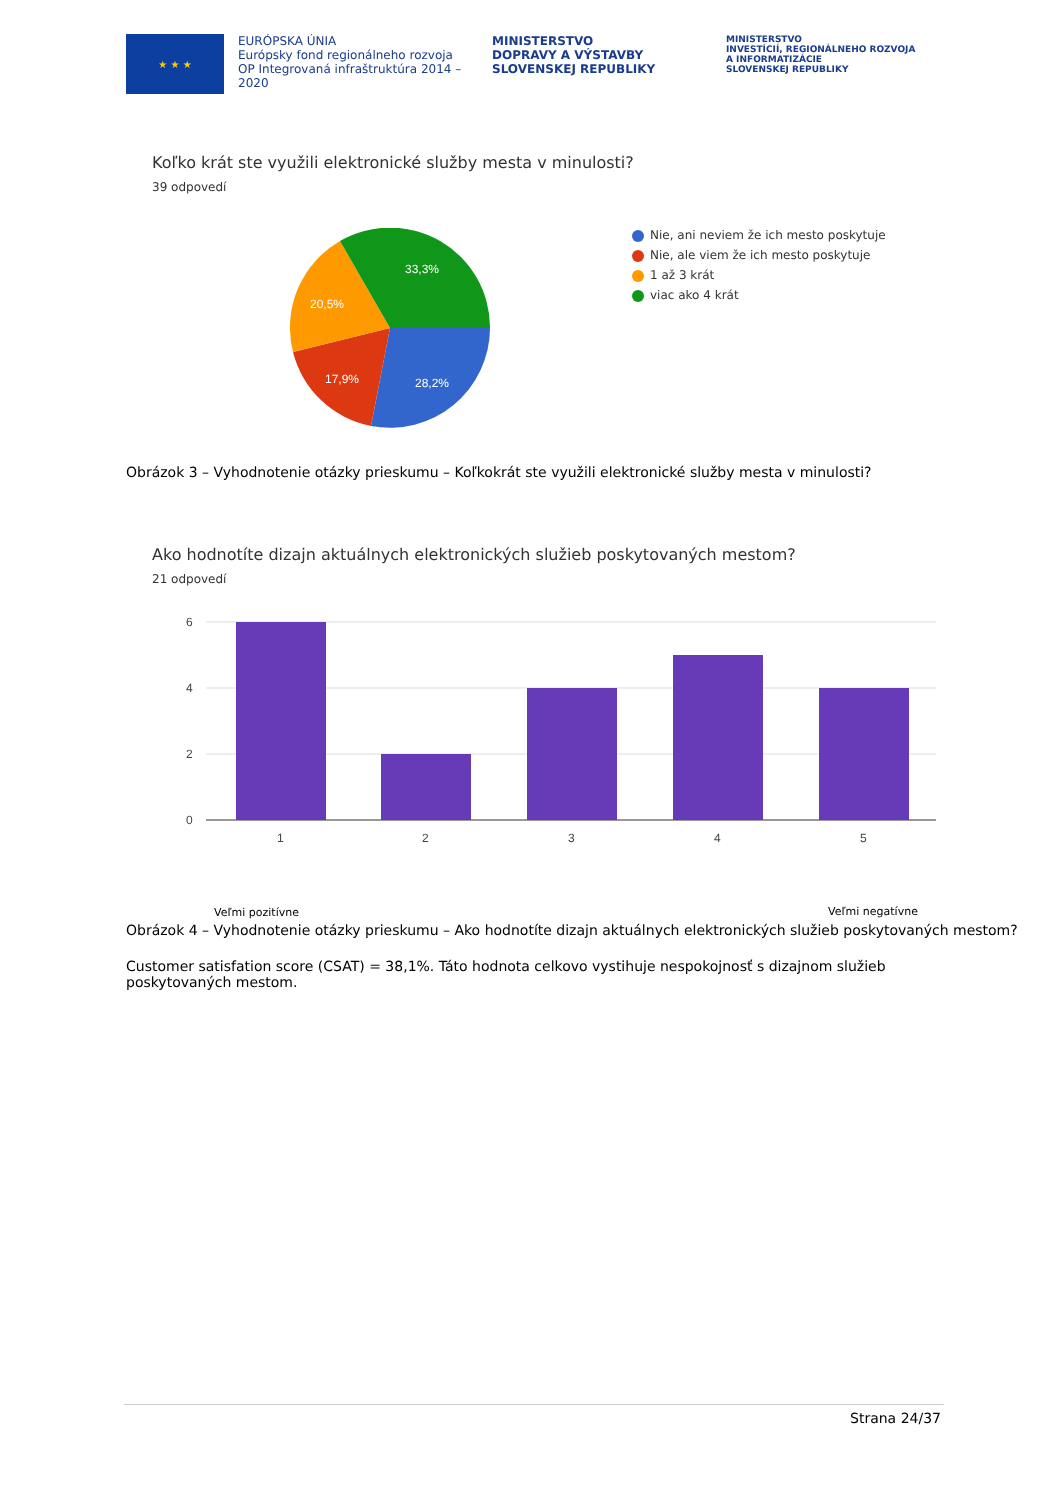★ ★ ★
EURÓPSKA ÚNIA
Európsky fond regionálneho rozvoja
OP Integrovaná infraštruktúra 2014 – 2020
MINISTERSTVO
DOPRAVY A VÝSTAVBY
SLOVENSKEJ REPUBLIKY
MINISTERSTVO
INVESTÍCIÍ, REGIONÁLNEHO ROZVOJA
A INFORMATIZÁCIE
SLOVENSKEJ REPUBLIKY
Koľko krát ste využili elektronické služby mesta v minulosti?
39 odpovedí
33,3%
20,5%
17,9%
28,2%
Nie, ani neviem že ich mesto poskytuje
Nie, ale viem že ich mesto poskytuje
1 až 3 krát
viac ako 4 krát
Obrázok 3 – Vyhodnotenie otázky prieskumu – Koľkokrát ste využili elektronické služby mesta v minulosti?
Ako hodnotíte dizajn aktuálnych elektronických služieb poskytovaných mestom?
21 odpovedí
6
4
2
0
1
2
3
4
5
Veľmi pozitívne Veľmi negatívne
Obrázok 4 – Vyhodnotenie otázky prieskumu – Ako hodnotíte dizajn aktuálnych elektronických služieb poskytovaných mestom?
Customer satisfation score (CSAT) = 38,1%. Táto hodnota celkovo vystihuje nespokojnosť s dizajnom služieb poskytovaných mestom.
Strana 24/37